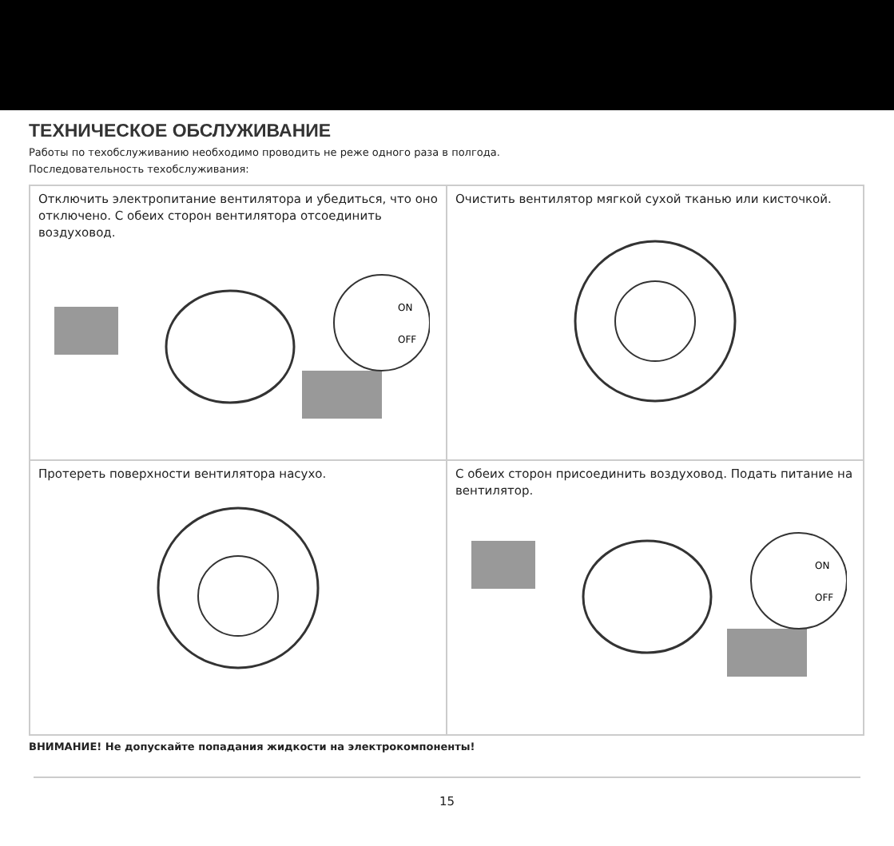ТЕХНИЧЕСКОЕ ОБСЛУЖИВАНИЕ
Работы по техобслуживанию необходимо проводить не реже одного раза в полгода.
Последовательность техобслуживания:
| Отключить электропитание вентилятора и убедиться, что оно отключено. С обеих сторон вентилятора отсоединить воздуховод. ON OFF | Очистить вентилятор мягкой сухой тканью или кисточкой. |
| Протереть поверхности вентилятора насухо. | С обеих сторон присоединить воздуховод. Подать питание на вентилятор. ON OFF |
ВНИМАНИЕ! Не допускайте попадания жидкости на электрокомпоненты!
15